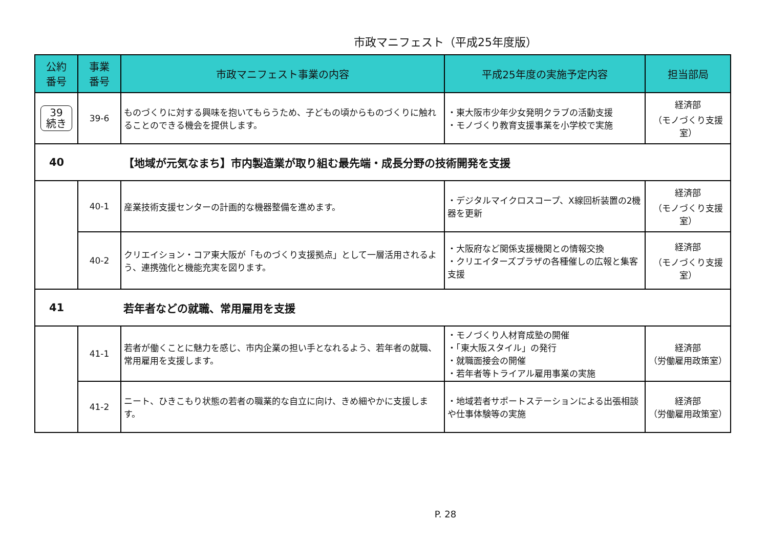市政マニフェスト（平成25年度版）
| 公約 番号 | 事業 番号 | 市政マニフェスト事業の内容 | 平成25年度の実施予定内容 | 担当部局 |
| --- | --- | --- | --- | --- |
| 39 続き | 39-6 | ものづくりに対する興味を抱いてもらうため、子どもの頃からものづくりに触れることのできる機会を提供します。 | ・東大阪市少年少女発明クラブの活動支援 ・モノづくり教育支援事業を小学校で実施 | 経済部 （モノづくり支援室） |
| 40 | | 【地域が元気なまち】市内製造業が取り組む最先端・成長分野の技術開発を支援 | | |
| | 40-1 | 産業技術支援センターの計画的な機器整備を進めます。 | ・デジタルマイクロスコープ、X線回析装置の2機器を更新 | 経済部 （モノづくり支援室） |
| | 40-2 | クリエイション・コア東大阪が「ものづくり支援拠点」として一層活用されるよう、連携強化と機能充実を図ります。 | ・大阪府など関係支援機関との情報交換 ・クリエイターズプラザの各種催しの広報と集客支援 | 経済部 （モノづくり支援室） |
| 41 | | 若年者などの就職、常用雇用を支援 | | |
| | 41-1 | 若者が働くことに魅力を感じ、市内企業の担い手となれるよう、若年者の就職、常用雇用を支援します。 | ・モノづくり人材育成塾の開催 ・「東大阪スタイル」の発行 ・就職面接会の開催 ・若年者等トライアル雇用事業の実施 | 経済部 （労働雇用政策室） |
| | 41-2 | ニート、ひきこもり状態の若者の職業的な自立に向け、きめ細やかに支援します。 | ・地域若者サポートステーションによる出張相談や仕事体験等の実施 | 経済部 （労働雇用政策室） |
P. 28